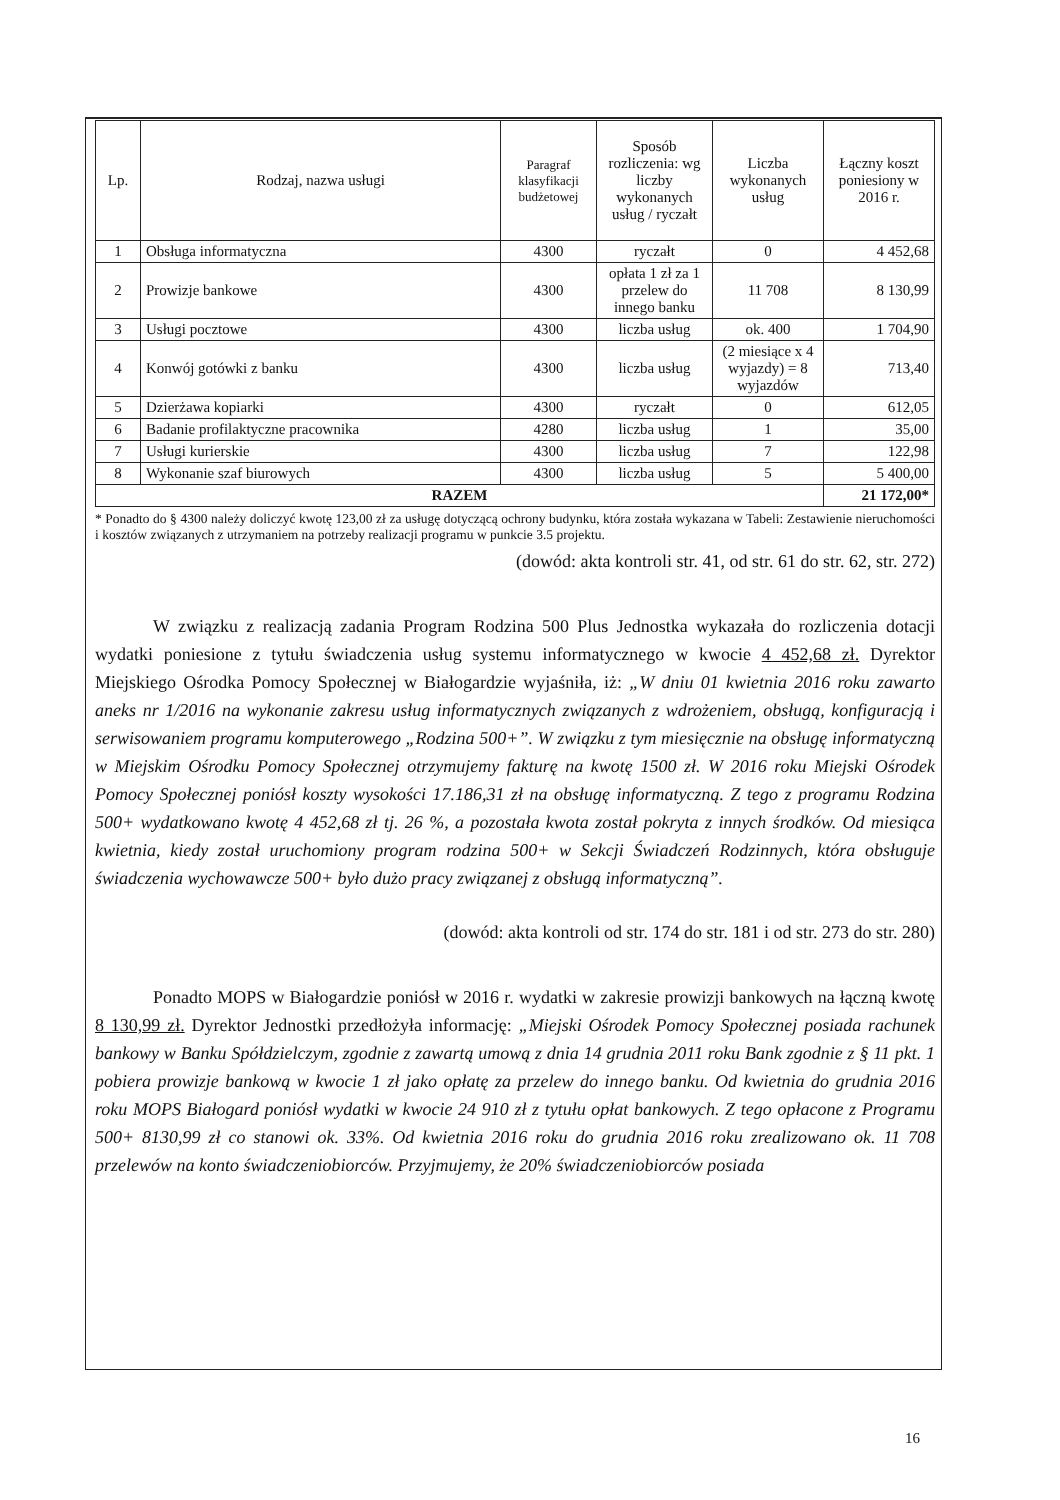| Lp. | Rodzaj, nazwa usługi | Paragraf klasyfikacji budżetowej | Sposób rozliczenia: wg liczby wykonanych usług / ryczałt | Liczba wykonanych usług | Łączny koszt poniesiony w 2016 r. |
| --- | --- | --- | --- | --- | --- |
| 1 | Obsługa informatyczna | 4300 | ryczałt | 0 | 4 452,68 |
| 2 | Prowizje bankowe | 4300 | opłata 1 zł za 1 przelew do innego banku | 11 708 | 8 130,99 |
| 3 | Usługi pocztowe | 4300 | liczba usług | ok. 400 | 1 704,90 |
| 4 | Konwój gotówki z banku | 4300 | liczba usług | (2 miesiące x 4 wyjazdy) = 8 wyjazdów | 713,40 |
| 5 | Dzierżawa kopiarki | 4300 | ryczałt | 0 | 612,05 |
| 6 | Badanie profilaktyczne pracownika | 4280 | liczba usług | 1 | 35,00 |
| 7 | Usługi kurierskie | 4300 | liczba usług | 7 | 122,98 |
| 8 | Wykonanie szaf biurowych | 4300 | liczba usług | 5 | 5 400,00 |
| RAZEM | | | | | 21 172,00* |
* Ponadto do § 4300 należy doliczyć kwotę 123,00 zł za usługę dotyczącą ochrony budynku, która została wykazana w Tabeli: Zestawienie nieruchomości i kosztów związanych z utrzymaniem na potrzeby realizacji programu w punkcie 3.5 projektu.
(dowód: akta kontroli str. 41, od str. 61 do str. 62, str. 272)
W związku z realizacją zadania Program Rodzina 500 Plus Jednostka wykazała do rozliczenia dotacji wydatki poniesione z tytułu świadczenia usług systemu informatycznego w kwocie 4 452,68 zł. Dyrektor Miejskiego Ośrodka Pomocy Społecznej w Białogardzie wyjaśniła, iż: „W dniu 01 kwietnia 2016 roku zawarto aneks nr 1/2016 na wykonanie zakresu usług informatycznych związanych z wdrożeniem, obsługą, konfiguracją i serwisowaniem programu komputerowego „Rodzina 500+”. W związku z tym miesięcznie na obsługę informatyczną w Miejskim Ośrodku Pomocy Społecznej otrzymujemy fakturę na kwotę 1500 zł. W 2016 roku Miejski Ośrodek Pomocy Społecznej poniósł koszty wysokości 17.186,31 zł na obsługę informatyczną. Z tego z programu Rodzina 500+ wydatkowano kwotę 4 452,68 zł tj. 26 %, a pozostała kwota został pokryta z innych środków. Od miesiąca kwietnia, kiedy został uruchomiony program rodzina 500+ w Sekcji Świadczeń Rodzinnych, która obsługuje świadczenia wychowawcze 500+ było dużo pracy związanej z obsługą informatyczną”.
(dowód: akta kontroli od str. 174 do str. 181 i od str. 273 do str. 280)
Ponadto MOPS w Białogardzie poniósł w 2016 r. wydatki w zakresie prowizji bankowych na łączną kwotę 8 130,99 zł. Dyrektor Jednostki przedłożyła informację: „Miejski Ośrodek Pomocy Społecznej posiada rachunek bankowy w Banku Spółdzielczym, zgodnie z zawartą umową z dnia 14 grudnia 2011 roku Bank zgodnie z § 11 pkt. 1 pobiera prowizje bankową w kwocie 1 zł jako opłatę za przelew do innego banku. Od kwietnia do grudnia 2016 roku MOPS Białogard poniósł wydatki w kwocie 24 910 zł z tytułu opłat bankowych. Z tego opłacone z Programu 500+ 8130,99 zł co stanowi ok. 33%. Od kwietnia 2016 roku do grudnia 2016 roku zrealizowano ok. 11 708 przelewów na konto świadczeniobiorców. Przyjmujemy, że 20% świadczeniobiorców posiada
16